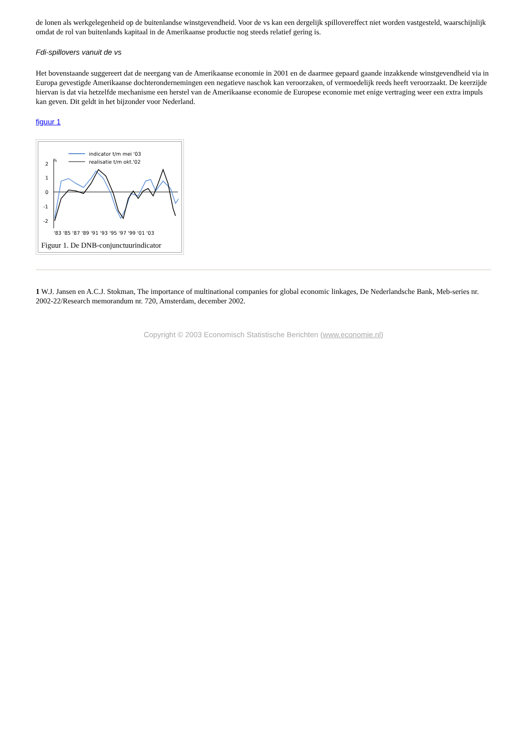de lonen als werkgelegenheid op de buitenlandse winstgevendheid. Voor de vs kan een dergelijk spillovereffect niet worden vastgesteld, waarschijnlijk omdat de rol van buitenlands kapitaal in de Amerikaanse productie nog steeds relatief gering is.
Fdi-spillovers vanuit de vs
Het bovenstaande suggereert dat de neergang van de Amerikaanse economie in 2001 en de daarmee gepaard gaande inzakkende winstgevendheid via in Europa gevestigde Amerikaanse dochterondernemingen een negatieve naschok kan veroorzaken, of vermoedelijk reeds heeft veroorzaakt. De keerzijde hiervan is dat via hetzelfde mechanisme een herstel van de Amerikaanse economie de Europese economie met enige vertraging weer een extra impuls kan geven. Dit geldt in het bijzonder voor Nederland.
figuur 1
indicator t/m mei '03
realisatie t/m okt.'02
2
1
0
-1
-2
%
'83 '85 '87 '89 '91 '93 '95 '97 '99 '01 '03
Figuur 1. De DNB-conjunctuurindicator
1 W.J. Jansen en A.C.J. Stokman, The importance of multinational companies for global economic linkages, De Nederlandsche Bank, Meb-series nr. 2002-22/Research memorandum nr. 720, Amsterdam, december 2002.
Copyright © 2003 Economisch Statistische Berichten (www.economie.nl)